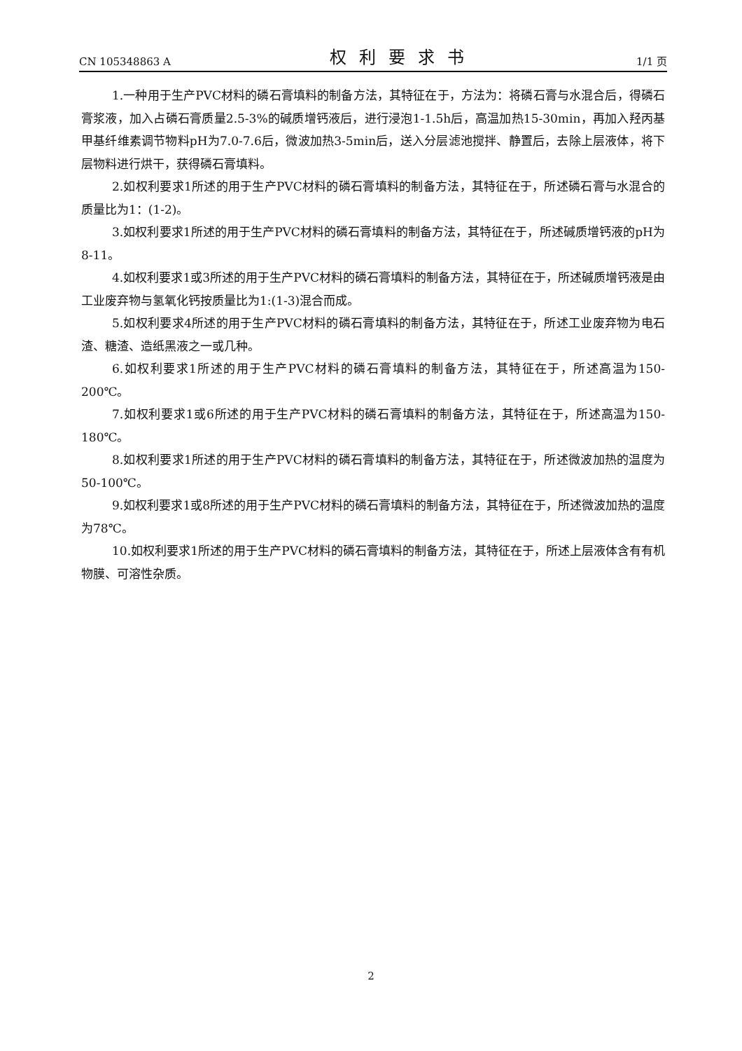CN 105348863 A 权利要求书 1/1 页
1.一种用于生产PVC材料的磷石膏填料的制备方法，其特征在于，方法为：将磷石膏与水混合后，得磷石膏浆液，加入占磷石膏质量2.5-3%的碱质增钙液后，进行浸泡1-1.5h后，高温加热15-30min，再加入羟丙基甲基纤维素调节物料pH为7.0-7.6后，微波加热3-5min后，送入分层滤池搅拌、静置后，去除上层液体，将下层物料进行烘干，获得磷石膏填料。
2.如权利要求1所述的用于生产PVC材料的磷石膏填料的制备方法，其特征在于，所述磷石膏与水混合的质量比为1：(1-2)。
3.如权利要求1所述的用于生产PVC材料的磷石膏填料的制备方法，其特征在于，所述碱质增钙液的pH为8-11。
4.如权利要求1或3所述的用于生产PVC材料的磷石膏填料的制备方法，其特征在于，所述碱质增钙液是由工业废弃物与氢氧化钙按质量比为1:(1-3)混合而成。
5.如权利要求4所述的用于生产PVC材料的磷石膏填料的制备方法，其特征在于，所述工业废弃物为电石渣、糖渣、造纸黑液之一或几种。
6.如权利要求1所述的用于生产PVC材料的磷石膏填料的制备方法，其特征在于，所述高温为150-200℃。
7.如权利要求1或6所述的用于生产PVC材料的磷石膏填料的制备方法，其特征在于，所述高温为150-180℃。
8.如权利要求1所述的用于生产PVC材料的磷石膏填料的制备方法，其特征在于，所述微波加热的温度为50-100℃。
9.如权利要求1或8所述的用于生产PVC材料的磷石膏填料的制备方法，其特征在于，所述微波加热的温度为78℃。
10.如权利要求1所述的用于生产PVC材料的磷石膏填料的制备方法，其特征在于，所述上层液体含有有机物膜、可溶性杂质。
2